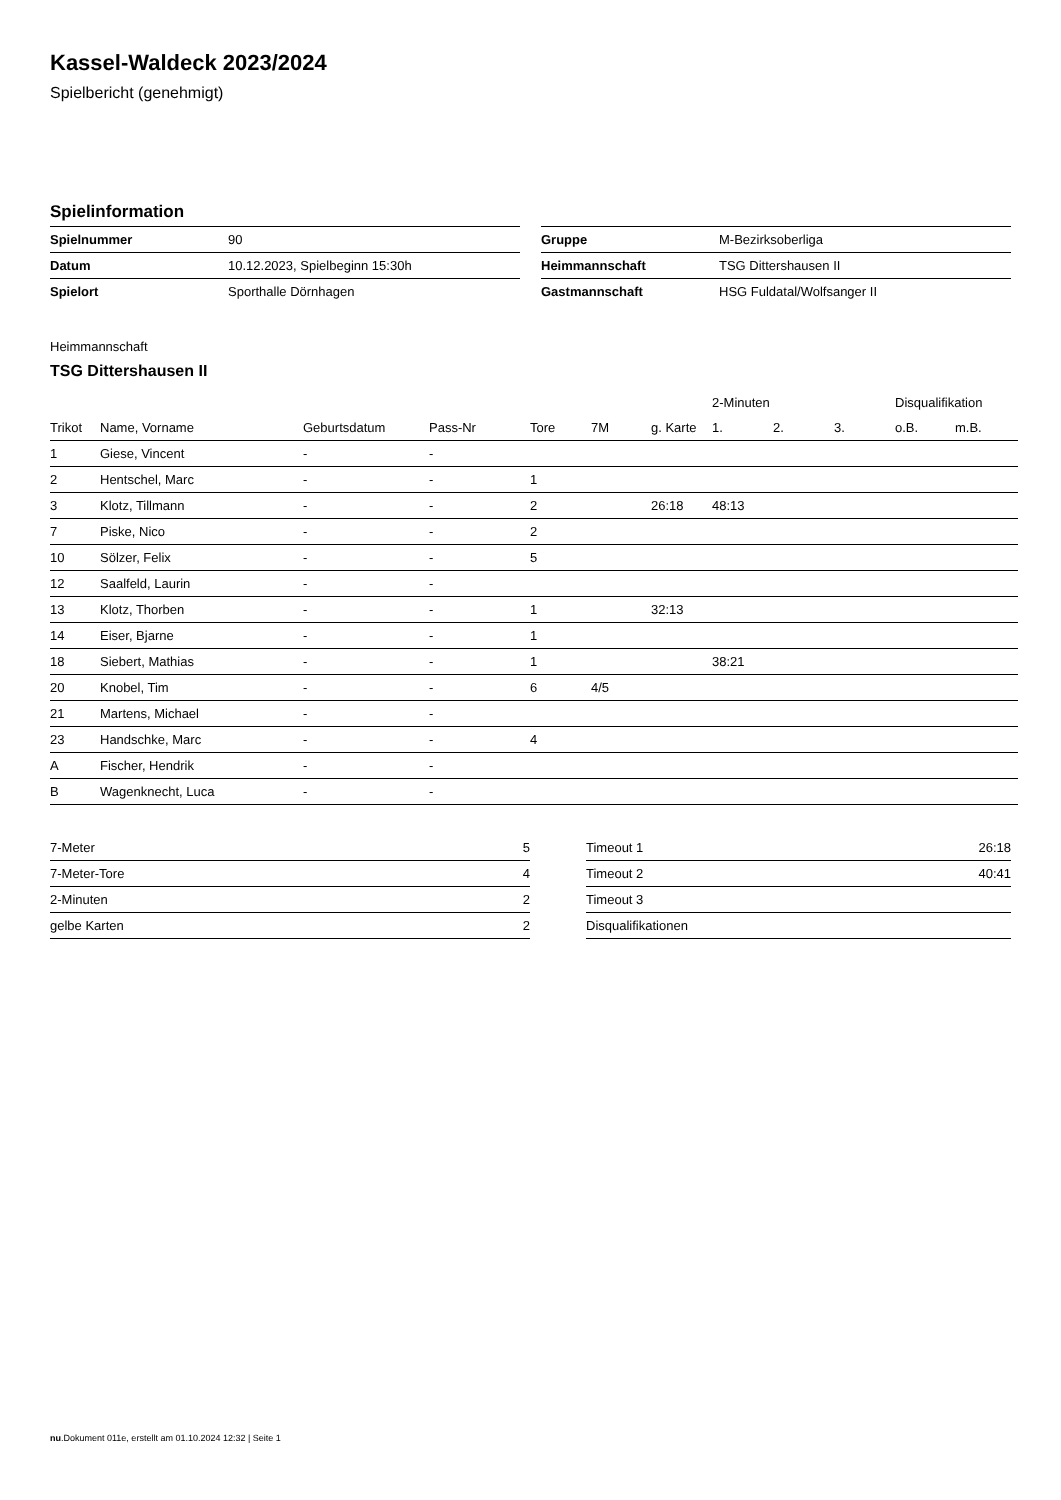Kassel-Waldeck 2023/2024
Spielbericht (genehmigt)
Spielinformation
| Spielnummer | 90 |
| Datum | 10.12.2023, Spielbeginn 15:30h |
| Spielort | Sporthalle Dörnhagen |
| Gruppe | M-Bezirksoberliga |
| Heimmannschaft | TSG Dittershausen II |
| Gastmannschaft | HSG Fuldatal/Wolfsanger II |
Heimmannschaft
TSG Dittershausen II
| | | | | | | | 2-Minuten | | | Disqualifikation | |
| --- | --- | --- | --- | --- | --- | --- | --- | --- | --- | --- | --- |
| Trikot | Name, Vorname | Geburtsdatum | Pass-Nr | Tore | 7M | g. Karte | 1. | 2. | 3. | o.B. | m.B. |
| 1 | Giese, Vincent | - | - | | | | | | | | |
| 2 | Hentschel, Marc | - | - | 1 | | | | | | | |
| 3 | Klotz, Tillmann | - | - | 2 | | 26:18 | 48:13 | | | | |
| 7 | Piske, Nico | - | - | 2 | | | | | | | |
| 10 | Sölzer, Felix | - | - | 5 | | | | | | | |
| 12 | Saalfeld, Laurin | - | - | | | | | | | | |
| 13 | Klotz, Thorben | - | - | 1 | | 32:13 | | | | | |
| 14 | Eiser, Bjarne | - | - | 1 | | | | | | | |
| 18 | Siebert, Mathias | - | - | 1 | | | 38:21 | | | | |
| 20 | Knobel, Tim | - | - | 6 | 4/5 | | | | | | |
| 21 | Martens, Michael | - | - | | | | | | | | |
| 23 | Handschke, Marc | - | - | 4 | | | | | | | |
| A | Fischer, Hendrik | - | - | | | | | | | | |
| B | Wagenknecht, Luca | - | - | | | | | | | | |
| 7-Meter | 5 |
| 7-Meter-Tore | 4 |
| 2-Minuten | 2 |
| gelbe Karten | 2 |
| Timeout 1 | 26:18 |
| Timeout 2 | 40:41 |
| Timeout 3 | |
| Disqualifikationen | |
nu.Dokument 011e, erstellt am 01.10.2024 12:32 | Seite 1